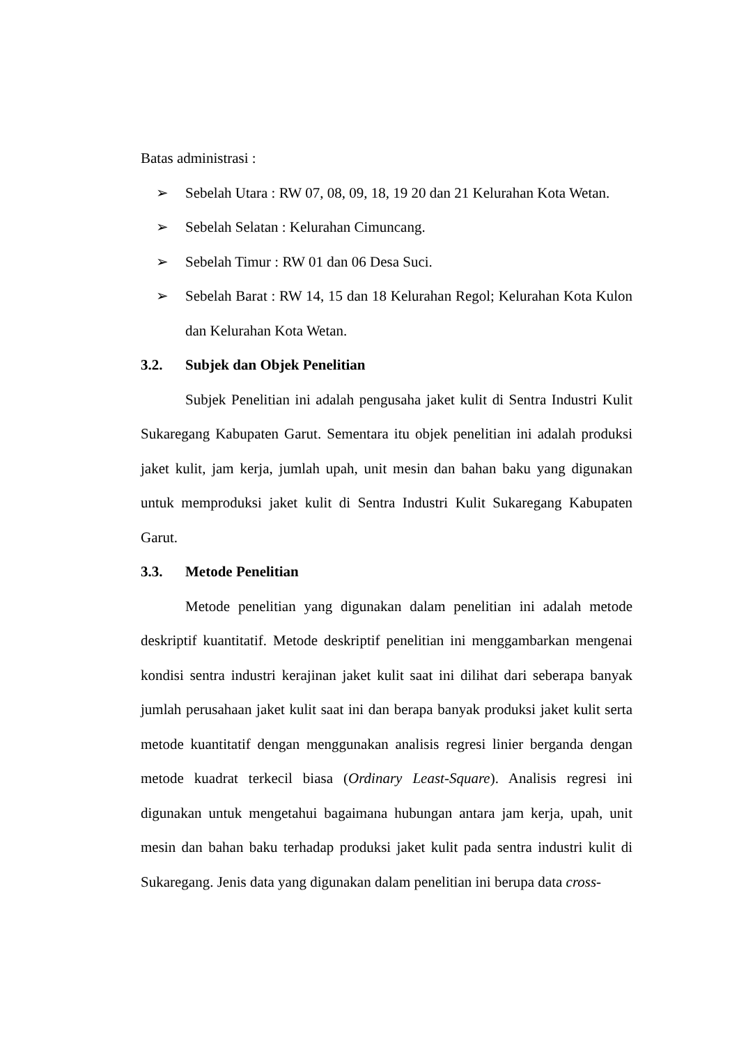Batas administrasi :
➢ Sebelah Utara : RW 07, 08, 09, 18, 19 20 dan 21 Kelurahan Kota Wetan.
➢ Sebelah Selatan : Kelurahan Cimuncang.
➢ Sebelah Timur : RW 01 dan 06 Desa Suci.
➢ Sebelah Barat : RW 14, 15 dan 18 Kelurahan Regol; Kelurahan Kota Kulon dan Kelurahan Kota Wetan.
3.2. Subjek dan Objek Penelitian
Subjek Penelitian ini adalah pengusaha jaket kulit di Sentra Industri Kulit Sukaregang Kabupaten Garut. Sementara itu objek penelitian ini adalah produksi jaket kulit, jam kerja, jumlah upah, unit mesin dan bahan baku yang digunakan untuk memproduksi jaket kulit di Sentra Industri Kulit Sukaregang Kabupaten Garut.
3.3. Metode Penelitian
Metode penelitian yang digunakan dalam penelitian ini adalah metode deskriptif kuantitatif. Metode deskriptif penelitian ini menggambarkan mengenai kondisi sentra industri kerajinan jaket kulit saat ini dilihat dari seberapa banyak jumlah perusahaan jaket kulit saat ini dan berapa banyak produksi jaket kulit serta metode kuantitatif dengan menggunakan analisis regresi linier berganda dengan metode kuadrat terkecil biasa (Ordinary Least-Square). Analisis regresi ini digunakan untuk mengetahui bagaimana hubungan antara jam kerja, upah, unit mesin dan bahan baku terhadap produksi jaket kulit pada sentra industri kulit di Sukaregang. Jenis data yang digunakan dalam penelitian ini berupa data cross-